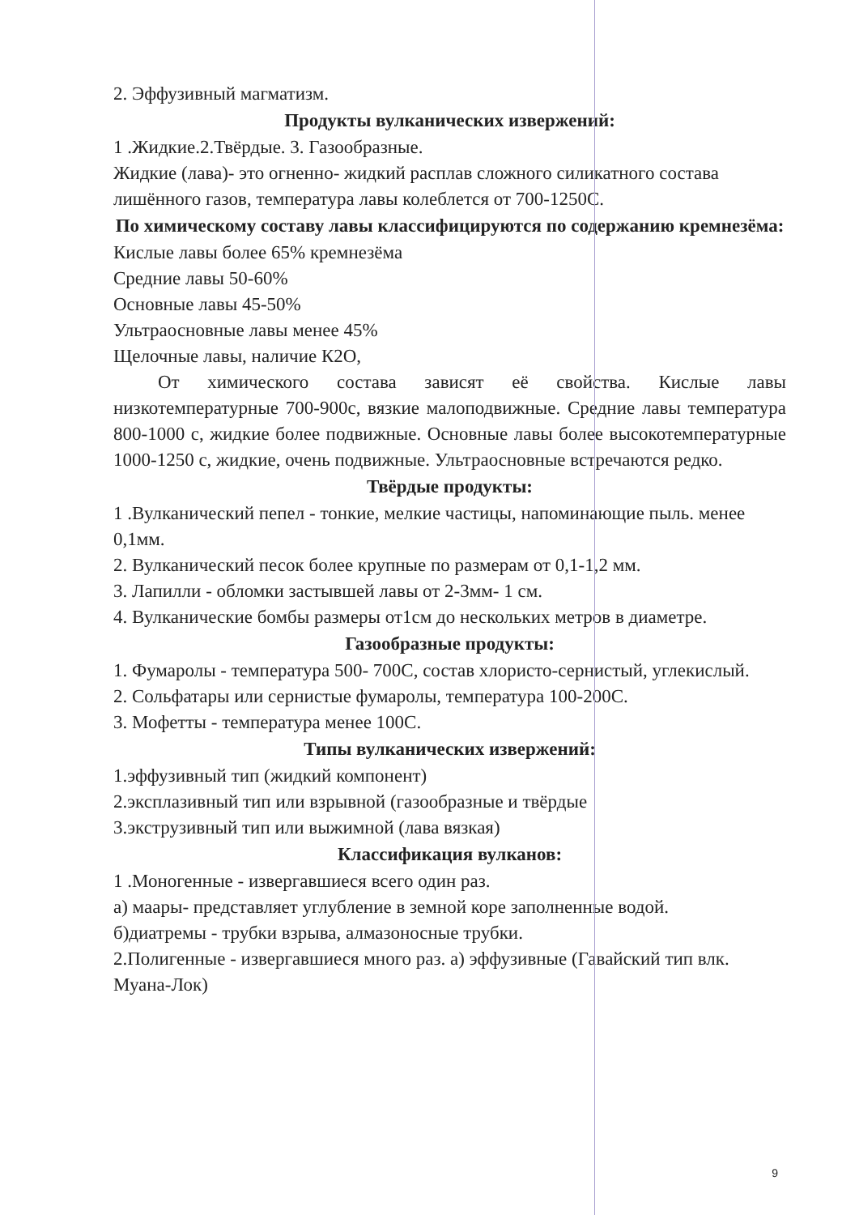2. Эффузивный магматизм.
Продукты вулканических извержений:
1 .Жидкие.2.Твёрдые. 3. Газообразные.
Жидкие (лава)- это огненно- жидкий расплав сложного силикатного состава лишённого газов, температура лавы колеблется от 700-1250С.
По химическому составу лавы классифицируются по содержанию кремнезёма:
Кислые лавы более 65% кремнезёма
Средние лавы 50-60%
Основные лавы 45-50%
Ультраосновные лавы менее 45%
Щелочные лавы, наличие К2О,
От химического состава зависят её свойства. Кислые лавы низкотемпературные 700-900с, вязкие малоподвижные. Средние лавы температура 800-1000 с, жидкие более подвижные. Основные лавы более высокотемпературные 1000-1250 с, жидкие, очень подвижные. Ультраосновные встречаются редко.
Твёрдые продукты:
1 .Вулканический пепел - тонкие, мелкие частицы, напоминающие пыль. менее 0,1мм.
2. Вулканический песок более крупные по размерам от 0,1-1,2 мм.
3. Лапилли - обломки застывшей лавы от 2-3мм- 1 см.
4. Вулканические бомбы размеры от1см до нескольких метров в диаметре.
Газообразные продукты:
1. Фумаролы - температура 500- 700С, состав хлористо-сернистый, углекислый.
2. Сольфатары или сернистые фумаролы, температура 100-200С.
3. Мофетты - температура менее 100С.
Типы вулканических извержений:
1.эффузивный тип (жидкий компонент)
2.эксплазивный тип или взрывной (газообразные и твёрдые
3.экструзивный тип или выжимной (лава вязкая)
Классификация вулканов:
1 .Моногенные - извергавшиеся всего один раз.
а) маары- представляет углубление в земной коре заполненные водой.
б)диатремы - трубки взрыва, алмазоносные трубки.
2.Полигенные - извергавшиеся много раз. а) эффузивные (Гавайский тип влк. Муана-Лок)
9